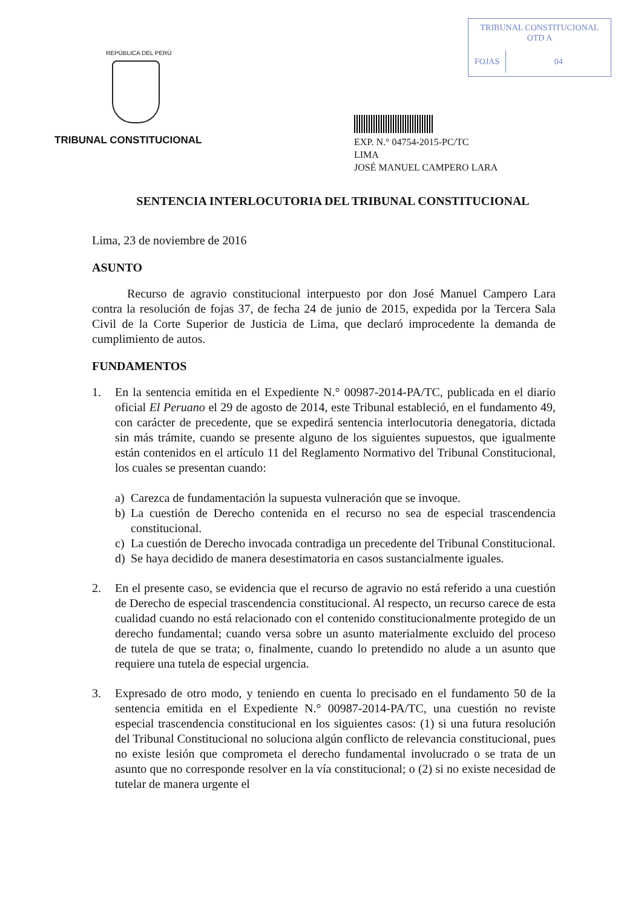TRIBUNAL CONSTITUCIONAL
OTD A
FOJAS 04
REPÚBLICA DEL PERÚ
TRIBUNAL CONSTITUCIONAL
EXP. N.° 04754-2015-PC/TC
LIMA
JOSÉ MANUEL CAMPERO LARA
SENTENCIA INTERLOCUTORIA DEL TRIBUNAL CONSTITUCIONAL
Lima, 23 de noviembre de 2016
ASUNTO
Recurso de agravio constitucional interpuesto por don José Manuel Campero Lara contra la resolución de fojas 37, de fecha 24 de junio de 2015, expedida por la Tercera Sala Civil de la Corte Superior de Justicia de Lima, que declaró improcedente la demanda de cumplimiento de autos.
FUNDAMENTOS
1. En la sentencia emitida en el Expediente N.° 00987-2014-PA/TC, publicada en el diario oficial El Peruano el 29 de agosto de 2014, este Tribunal estableció, en el fundamento 49, con carácter de precedente, que se expedirá sentencia interlocutoria denegatoria, dictada sin más trámite, cuando se presente alguno de los siguientes supuestos, que igualmente están contenidos en el artículo 11 del Reglamento Normativo del Tribunal Constitucional, los cuales se presentan cuando:
a) Carezca de fundamentación la supuesta vulneración que se invoque.
b) La cuestión de Derecho contenida en el recurso no sea de especial trascendencia constitucional.
c) La cuestión de Derecho invocada contradiga un precedente del Tribunal Constitucional.
d) Se haya decidido de manera desestimatoria en casos sustancialmente iguales.
2. En el presente caso, se evidencia que el recurso de agravio no está referido a una cuestión de Derecho de especial trascendencia constitucional. Al respecto, un recurso carece de esta cualidad cuando no está relacionado con el contenido constitucionalmente protegido de un derecho fundamental; cuando versa sobre un asunto materialmente excluido del proceso de tutela de que se trata; o, finalmente, cuando lo pretendido no alude a un asunto que requiere una tutela de especial urgencia.
3. Expresado de otro modo, y teniendo en cuenta lo precisado en el fundamento 50 de la sentencia emitida en el Expediente N.° 00987-2014-PA/TC, una cuestión no reviste especial trascendencia constitucional en los siguientes casos: (1) si una futura resolución del Tribunal Constitucional no soluciona algún conflicto de relevancia constitucional, pues no existe lesión que comprometa el derecho fundamental involucrado o se trata de un asunto que no corresponde resolver en la vía constitucional; o (2) si no existe necesidad de tutelar de manera urgente el